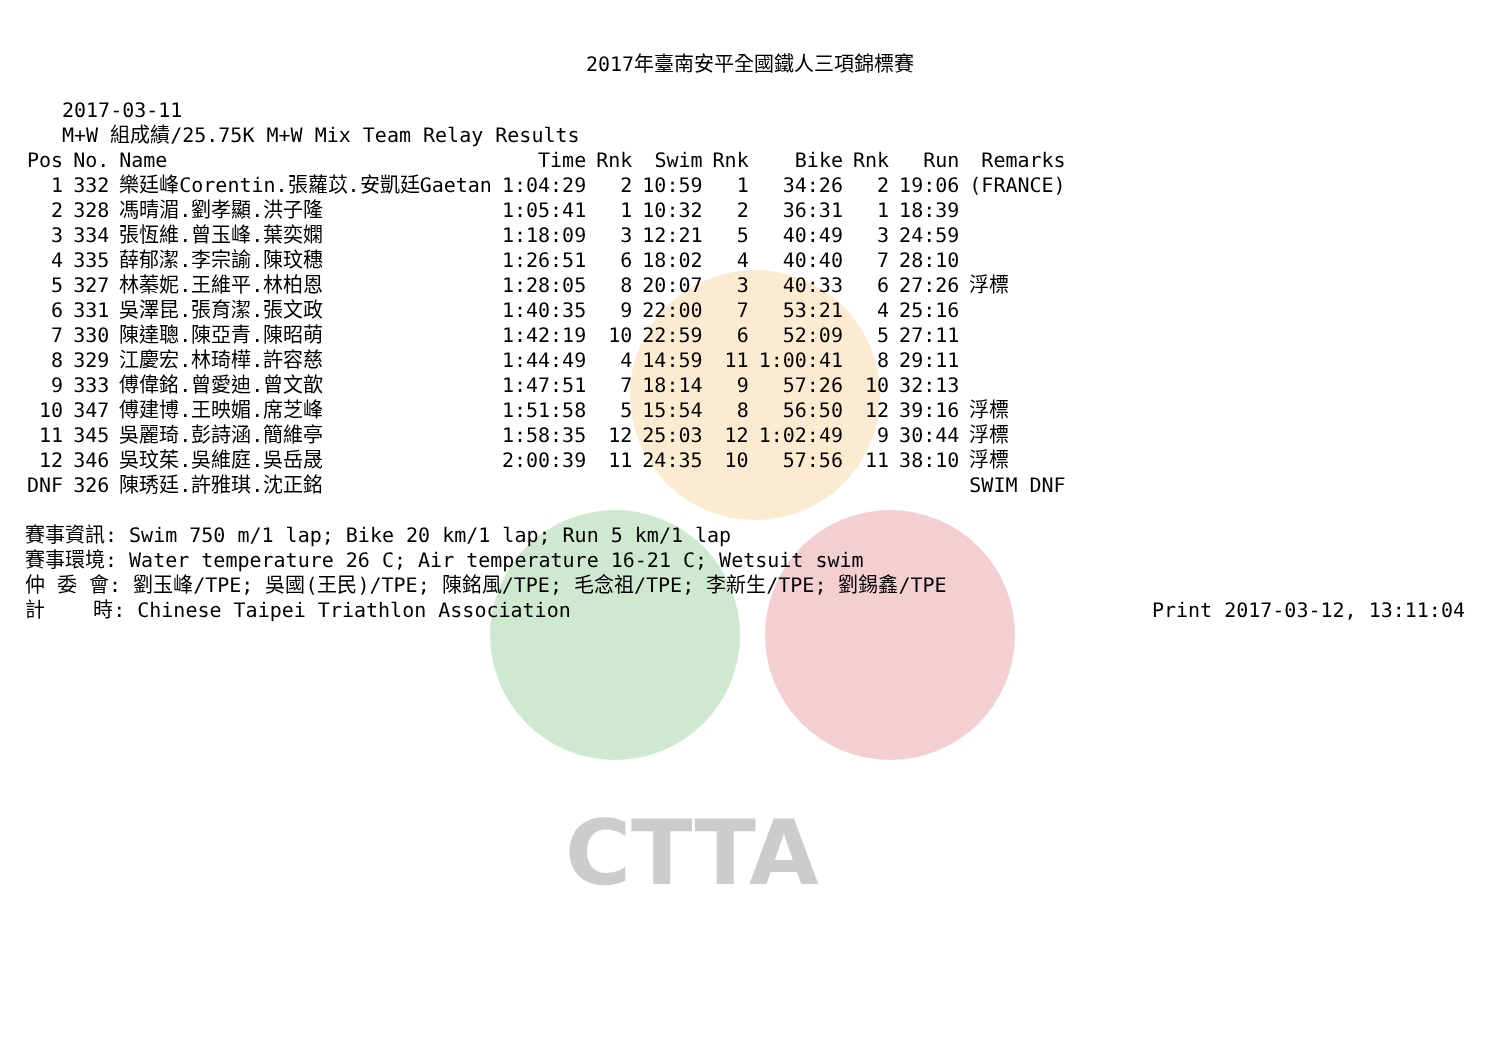CTTA
2017年臺南安平全國鐵人三項錦標賽
2017-03-11
M+W 組成績/25.75K M+W Mix Team Relay Results
| Pos | No. | Name | Time | Rnk | Swim | Rnk | Bike | Rnk | Run | Remarks |
| --- | --- | --- | --- | --- | --- | --- | --- | --- | --- | --- |
| 1 | 332 | 樂廷峰Corentin.張蘿苡.安凱廷Gaetan | 1:04:29 | 2 | 10:59 | 1 | 34:26 | 2 | 19:06 | (FRANCE) |
| 2 | 328 | 馮晴湄.劉孝顯.洪子隆 | 1:05:41 | 1 | 10:32 | 2 | 36:31 | 1 | 18:39 | |
| 3 | 334 | 張恆維.曾玉峰.葉奕嫻 | 1:18:09 | 3 | 12:21 | 5 | 40:49 | 3 | 24:59 | |
| 4 | 335 | 薛郁潔.李宗諭.陳玟穗 | 1:26:51 | 6 | 18:02 | 4 | 40:40 | 7 | 28:10 | |
| 5 | 327 | 林蓁妮.王維平.林柏恩 | 1:28:05 | 8 | 20:07 | 3 | 40:33 | 6 | 27:26 | 浮標 |
| 6 | 331 | 吳澤昆.張育潔.張文政 | 1:40:35 | 9 | 22:00 | 7 | 53:21 | 4 | 25:16 | |
| 7 | 330 | 陳達聰.陳亞青.陳昭萌 | 1:42:19 | 10 | 22:59 | 6 | 52:09 | 5 | 27:11 | |
| 8 | 329 | 江慶宏.林琦樺.許容慈 | 1:44:49 | 4 | 14:59 | 11 | 1:00:41 | 8 | 29:11 | |
| 9 | 333 | 傅偉銘.曾愛迪.曾文歆 | 1:47:51 | 7 | 18:14 | 9 | 57:26 | 10 | 32:13 | |
| 10 | 347 | 傅建博.王映媚.席芝峰 | 1:51:58 | 5 | 15:54 | 8 | 56:50 | 12 | 39:16 | 浮標 |
| 11 | 345 | 吳麗琦.彭詩涵.簡維亭 | 1:58:35 | 12 | 25:03 | 12 | 1:02:49 | 9 | 30:44 | 浮標 |
| 12 | 346 | 吳玟茱.吳維庭.吳岳晟 | 2:00:39 | 11 | 24:35 | 10 | 57:56 | 11 | 38:10 | 浮標 |
| DNF | 326 | 陳琇廷.許雅琪.沈正銘 | | | | | | | | SWIM DNF |
賽事資訊: Swim 750 m/1 lap; Bike 20 km/1 lap; Run 5 km/1 lap
賽事環境: Water temperature 26 C; Air temperature 16-21 C; Wetsuit swim
仲 委 會: 劉玉峰/TPE; 吳國(王民)/TPE; 陳銘風/TPE; 毛念祖/TPE; 李新生/TPE; 劉錫鑫/TPE
計 時: Chinese Taipei Triathlon Association Print 2017-03-12, 13:11:04